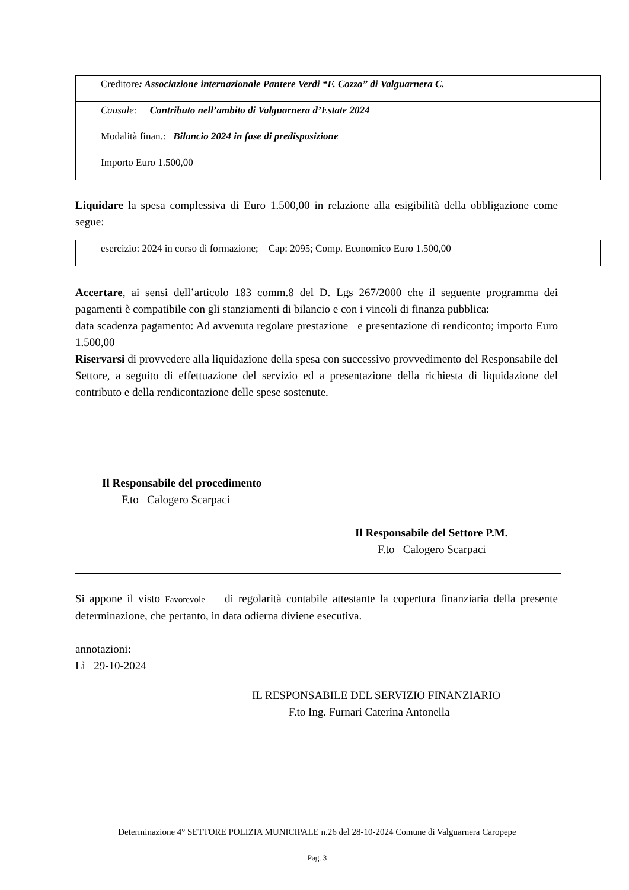| Creditore : Associazione internazionale Pantere Verdi “F. Cozzo” di Valguarnera C. |
| Causale: Contributo nell’ambito di Valguarnera d’Estate 2024 |
| Modalità finan.: Bilancio 2024 in fase di predisposizione |
| Importo Euro 1.500,00 |
Liquidare la spesa complessiva di Euro 1.500,00 in relazione alla esigibilità della obbligazione come segue:
| esercizio: 2024 in corso di formazione; Cap: 2095; Comp. Economico Euro 1.500,00 |
Accertare, ai sensi dell’articolo 183 comm.8 del D. Lgs 267/2000 che il seguente programma dei pagamenti è compatibile con gli stanziamenti di bilancio e con i vincoli di finanza pubblica:
data scadenza pagamento: Ad avvenuta regolare prestazione e presentazione di rendiconto; importo Euro 1.500,00
Riservarsi di provvedere alla liquidazione della spesa con successivo provvedimento del Responsabile del Settore, a seguito di effettuazione del servizio ed a presentazione della richiesta di liquidazione del contributo e della rendicontazione delle spese sostenute.
Il Responsabile del procedimento
F.to Calogero Scarpaci
Il Responsabile del Settore P.M.
F.to Calogero Scarpaci
Si appone il visto Favorevole di regolarità contabile attestante la copertura finanziaria della presente determinazione, che pertanto, in data odierna diviene esecutiva.
annotazioni:
Lì 29-10-2024
IL RESPONSABILE DEL SERVIZIO FINANZIARIO
F.to Ing. Furnari Caterina Antonella
Determinazione 4° SETTORE POLIZIA MUNICIPALE n.26 del 28-10-2024 Comune di Valguarnera Caropepe
Pag. 3